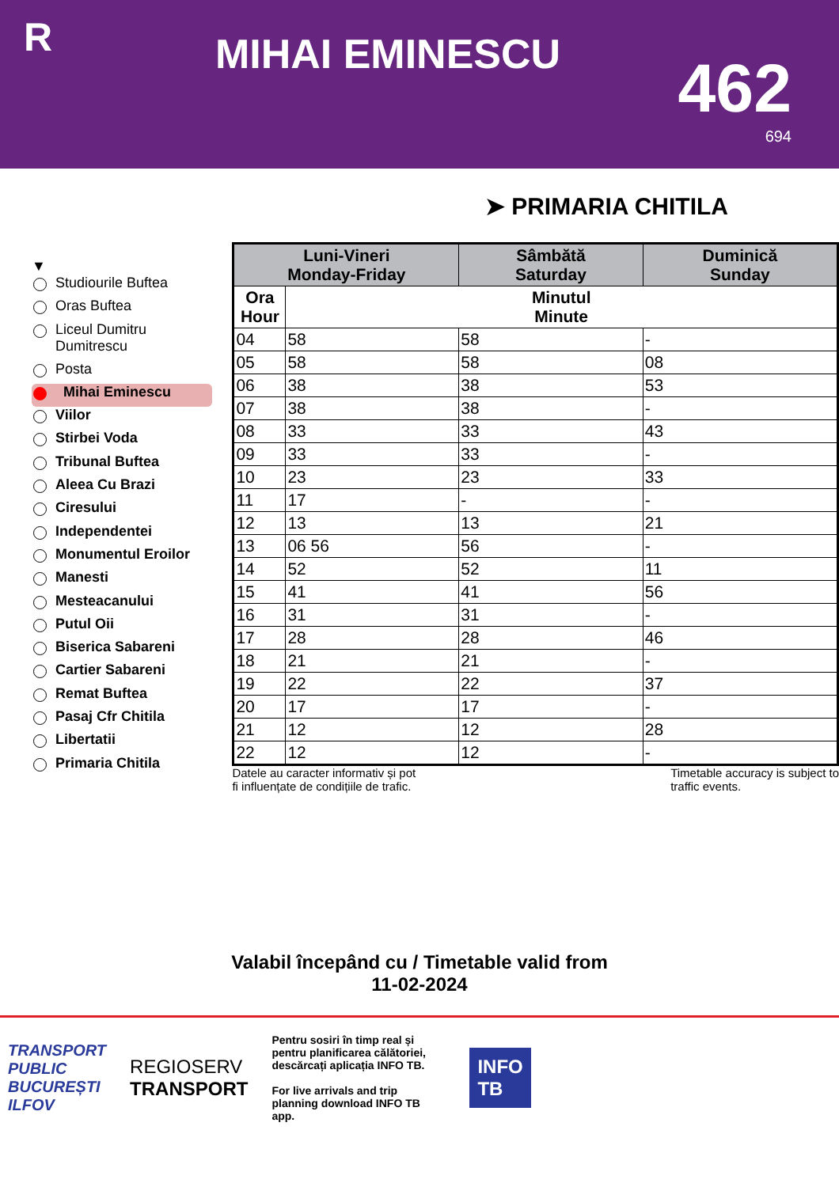R
MIHAI EMINESCU
462
694
➤ PRIMARIA CHITILA
▼
Studiourile Buftea
Oras Buftea
Liceul Dumitru Dumitrescu
Posta
Mihai Eminescu
Viilor
Stirbei Voda
Tribunal Buftea
Aleea Cu Brazi
Ciresului
Independentei
Monumentul Eroilor
Manesti
Mesteacanului
Putul Oii
Biserica Sabareni
Cartier Sabareni
Remat Buftea
Pasaj Cfr Chitila
Libertatii
Primaria Chitila
| Luni-Vineri Monday-Friday | | Sâmbătă Saturday | Duminică Sunday |
| --- | --- | --- | --- |
| Ora Hour | Minutul Minute | | |
| 04 | 58 | 58 | - |
| 05 | 58 | 58 | 08 |
| 06 | 38 | 38 | 53 |
| 07 | 38 | 38 | - |
| 08 | 33 | 33 | 43 |
| 09 | 33 | 33 | - |
| 10 | 23 | 23 | 33 |
| 11 | 17 | - | - |
| 12 | 13 | 13 | 21 |
| 13 | 06 56 | 56 | - |
| 14 | 52 | 52 | 11 |
| 15 | 41 | 41 | 56 |
| 16 | 31 | 31 | - |
| 17 | 28 | 28 | 46 |
| 18 | 21 | 21 | - |
| 19 | 22 | 22 | 37 |
| 20 | 17 | 17 | - |
| 21 | 12 | 12 | 28 |
| 22 | 12 | 12 | - |
Datele au caracter informativ și pot
fi influențate de condițiile de trafic.
Timetable accuracy is subject to
traffic events.
Valabil începând cu / Timetable valid from
11-02-2024
TRANSPORT
PUBLIC
BUCUREȘTI
ILFOV
REGIOSERV
TRANSPORT
Pentru sosiri în timp real și pentru planificarea călătoriei, descărcați aplicația INFO TB.
For live arrivals and trip planning download INFO TB app.
INFO
TB